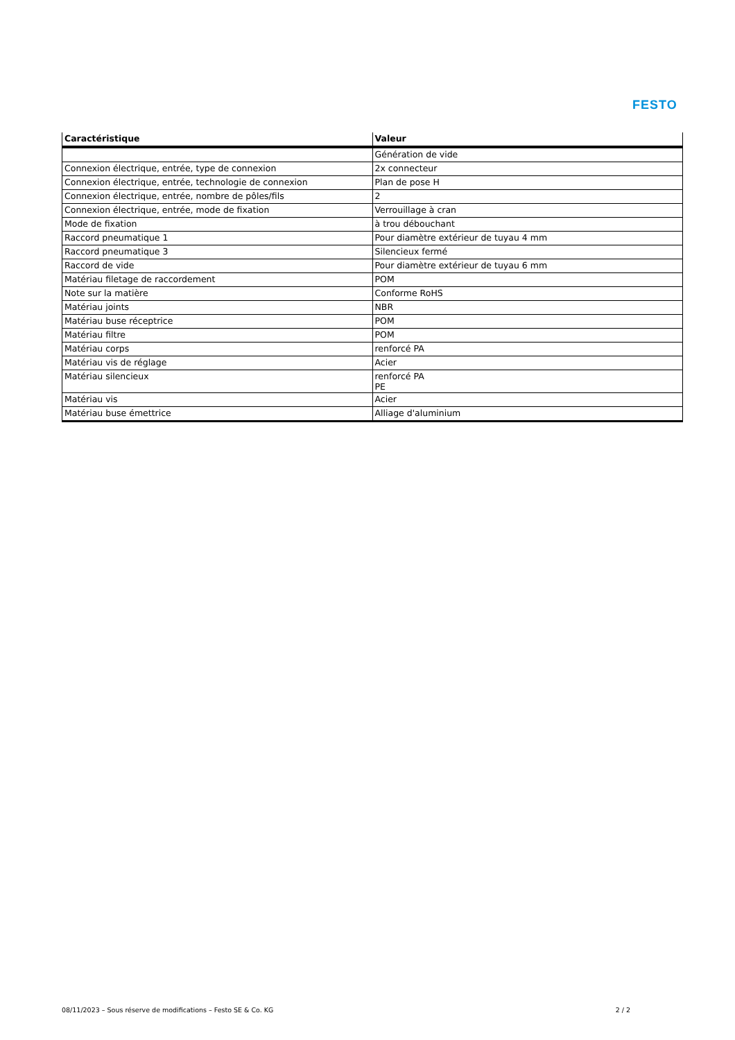FESTO
| Caractéristique | Valeur |
| --- | --- |
| | Génération de vide |
| Connexion électrique, entrée, type de connexion | 2x connecteur |
| Connexion électrique, entrée, technologie de connexion | Plan de pose H |
| Connexion électrique, entrée, nombre de pôles/fils | 2 |
| Connexion électrique, entrée, mode de fixation | Verrouillage à cran |
| Mode de fixation | à trou débouchant |
| Raccord pneumatique 1 | Pour diamètre extérieur de tuyau 4 mm |
| Raccord pneumatique 3 | Silencieux fermé |
| Raccord de vide | Pour diamètre extérieur de tuyau 6 mm |
| Matériau filetage de raccordement | POM |
| Note sur la matière | Conforme RoHS |
| Matériau joints | NBR |
| Matériau buse réceptrice | POM |
| Matériau filtre | POM |
| Matériau corps | renforcé PA |
| Matériau vis de réglage | Acier |
| Matériau silencieux | renforcé PA PE |
| Matériau vis | Acier |
| Matériau buse émettrice | Alliage d'aluminium |
08/11/2023 – Sous réserve de modifications – Festo SE & Co. KG 2 / 2